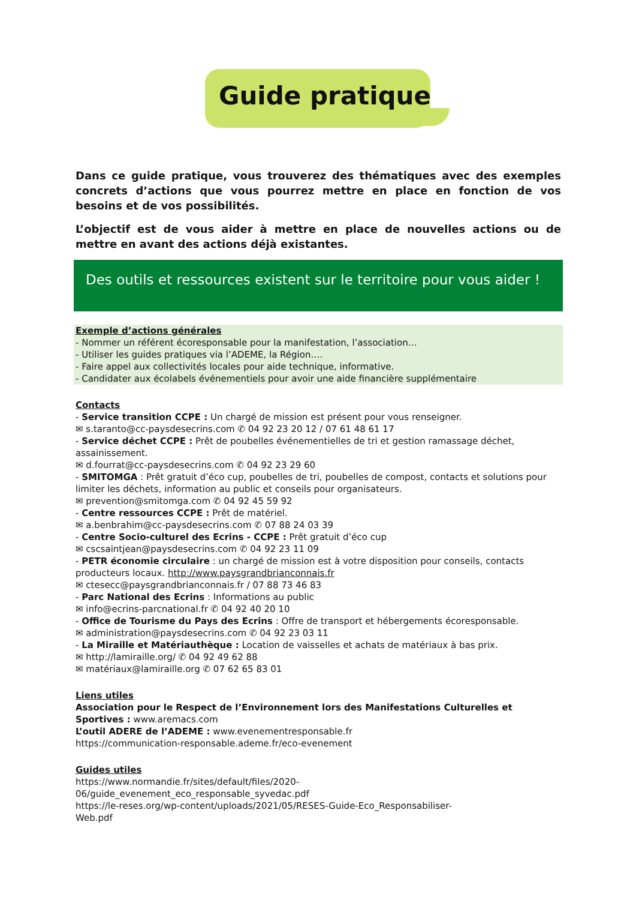Guide pratique
Dans ce guide pratique, vous trouverez des thématiques avec des exemples concrets d’actions que vous pourrez mettre en place en fonction de vos besoins et de vos possibilités.
L’objectif est de vous aider à mettre en place de nouvelles actions ou de mettre en avant des actions déjà existantes.
Des outils et ressources existent sur le territoire pour vous aider !
Exemple d’actions générales
- Nommer un référent écoresponsable pour la manifestation, l’association…
- Utiliser les guides pratiques via l’ADEME, la Région….
- Faire appel aux collectivités locales pour aide technique, informative.
- Candidater aux écolabels événementiels pour avoir une aide financière supplémentaire
Contacts
- Service transition CCPE : Un chargé de mission est présent pour vous renseigner.
✉ s.taranto@cc-paysdesecrins.com ✆ 04 92 23 20 12 / 07 61 48 61 17
- Service déchet CCPE : Prêt de poubelles événementielles de tri et gestion ramassage déchet, assainissement.
✉ d.fourrat@cc-paysdesecrins.com ✆ 04 92 23 29 60
- SMITOMGA : Prêt gratuit d’éco cup, poubelles de tri, poubelles de compost, contacts et solutions pour limiter les déchets, information au public et conseils pour organisateurs.
✉ prevention@smitomga.com ✆ 04 92 45 59 92
- Centre ressources CCPE : Prêt de matériel.
✉ a.benbrahim@cc-paysdesecrins.com ✆ 07 88 24 03 39
- Centre Socio-culturel des Ecrins - CCPE : Prêt gratuit d’éco cup
✉ cscsaintjean@paysdesecrins.com ✆ 04 92 23 11 09
- PETR économie circulaire : un chargé de mission est à votre disposition pour conseils, contacts producteurs locaux. http://www.paysgrandbrianconnais.fr
✉ ctesecc@paysgrandbrianconnais.fr / 07 88 73 46 83
- Parc National des Ecrins : Informations au public
✉ info@ecrins-parcnational.fr ✆ 04 92 40 20 10
- Office de Tourisme du Pays des Ecrins : Offre de transport et hébergements écoresponsable.
✉ administration@paysdesecrins.com ✆ 04 92 23 03 11
- La Miraille et Matériauthèque : Location de vaisselles et achats de matériaux à bas prix.
✉ http://lamiraille.org/ ✆ 04 92 49 62 88
✉ matériaux@lamiraille.org ✆ 07 62 65 83 01
Liens utiles
Association pour le Respect de l’Environnement lors des Manifestations Culturelles et Sportives : www.aremacs.com
L’outil ADERE de l’ADEME : www.evenementresponsable.fr
https://communication-responsable.ademe.fr/eco-evenement
Guides utiles
https://www.normandie.fr/sites/default/files/2020-
06/guide_evenement_eco_responsable_syvedac.pdf
https://le-reses.org/wp-content/uploads/2021/05/RESES-Guide-Eco_Responsabiliser-
Web.pdf